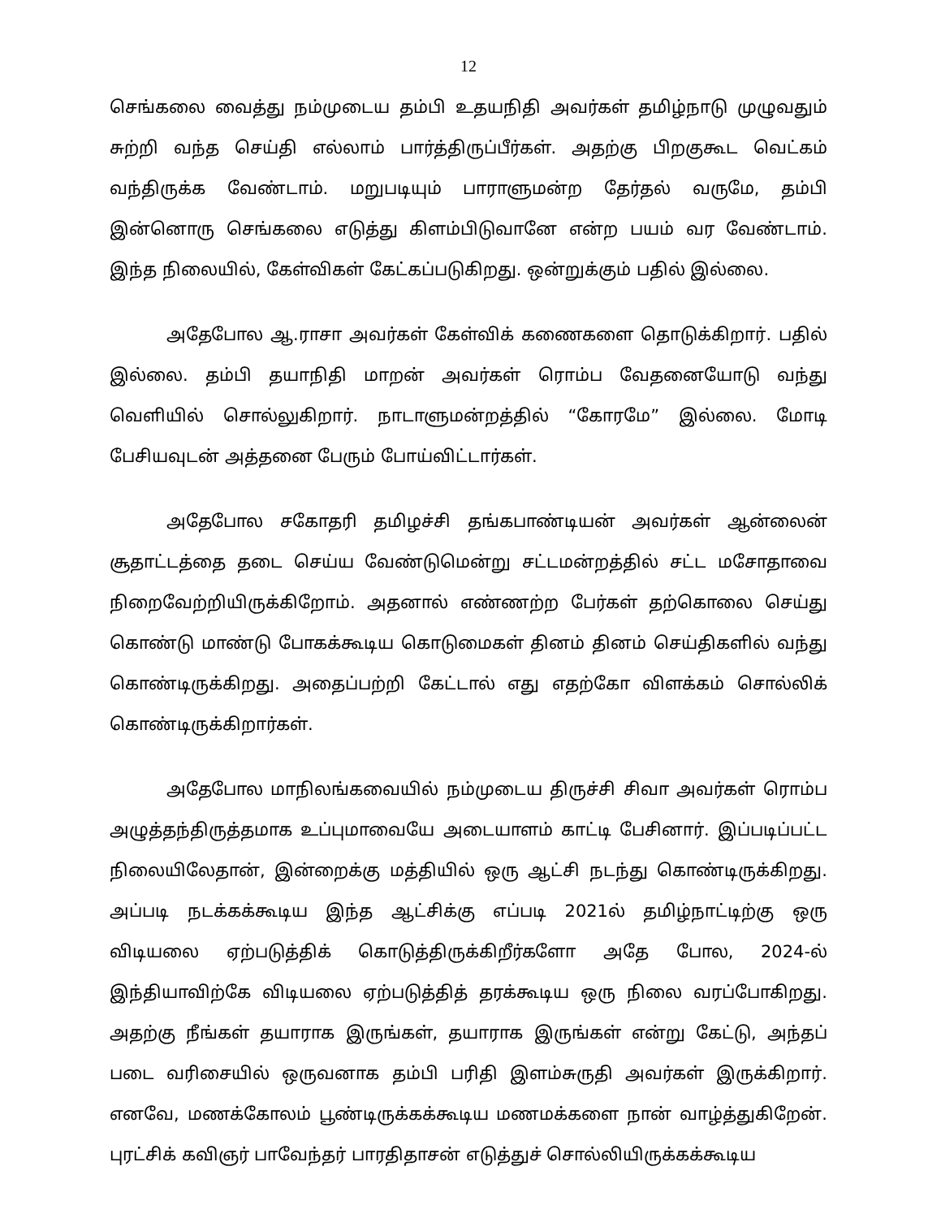12
செங்கலை வைத்து நம்முடைய தம்பி உதயநிதி அவர்கள் தமிழ்நாடு முழுவதும் சுற்றி வந்த செய்தி எல்லாம் பார்த்திருப்பீர்கள். அதற்கு பிறகுகூட வெட்கம் வந்திருக்க வேண்டாம். மறுபடியும் பாராளுமன்ற தேர்தல் வருமே, தம்பி இன்னொரு செங்கலை எடுத்து கிளம்பிடுவானே என்ற பயம் வர வேண்டாம். இந்த நிலையில், கேள்விகள் கேட்கப்படுகிறது. ஒன்றுக்கும் பதில் இல்லை.
அதேபோல ஆ.ராசா அவர்கள் கேள்விக் கணைகளை தொடுக்கிறார். பதில் இல்லை. தம்பி தயாநிதி மாறன் அவர்கள் ரொம்ப வேதனையோடு வந்து வெளியில் சொல்லுகிறார். நாடாளுமன்றத்தில் “கோரமே” இல்லை. மோடி பேசியவுடன் அத்தனை பேரும் போய்விட்டார்கள்.
அதேபோல சகோதரி தமிழச்சி தங்கபாண்டியன் அவர்கள் ஆன்லைன் சூதாட்டத்தை தடை செய்ய வேண்டுமென்று சட்டமன்றத்தில் சட்ட மசோதாவை நிறைவேற்றியிருக்கிறோம். அதனால் எண்ணற்ற பேர்கள் தற்கொலை செய்து கொண்டு மாண்டு போகக்கூடிய கொடுமைகள் தினம் தினம் செய்திகளில் வந்து கொண்டிருக்கிறது. அதைப்பற்றி கேட்டால் எது எதற்கோ விளக்கம் சொல்லிக் கொண்டிருக்கிறார்கள்.
அதேபோல மாநிலங்கவையில் நம்முடைய திருச்சி சிவா அவர்கள் ரொம்ப அழுத்தந்திருத்தமாக உப்புமாவையே அடையாளம் காட்டி பேசினார். இப்படிப்பட்ட நிலையிலேதான், இன்றைக்கு மத்தியில் ஒரு ஆட்சி நடந்து கொண்டிருக்கிறது. அப்படி நடக்கக்கூடிய இந்த ஆட்சிக்கு எப்படி 2021ல் தமிழ்நாட்டிற்கு ஒரு விடியலை ஏற்படுத்திக் கொடுத்திருக்கிறீர்களோ அதே போல, 2024-ல் இந்தியாவிற்கே விடியலை ஏற்படுத்தித் தரக்கூடிய ஒரு நிலை வரப்போகிறது. அதற்கு நீங்கள் தயாராக இருங்கள், தயாராக இருங்கள் என்று கேட்டு, அந்தப் படை வரிசையில் ஒருவனாக தம்பி பரிதி இளம்சுருதி அவர்கள் இருக்கிறார். எனவே, மணக்கோலம் பூண்டிருக்கக்கூடிய மணமக்களை நான் வாழ்த்துகிறேன். புரட்சிக் கவிஞர் பாவேந்தர் பாரதிதாசன் எடுத்துச் சொல்லியிருக்கக்கூடிய